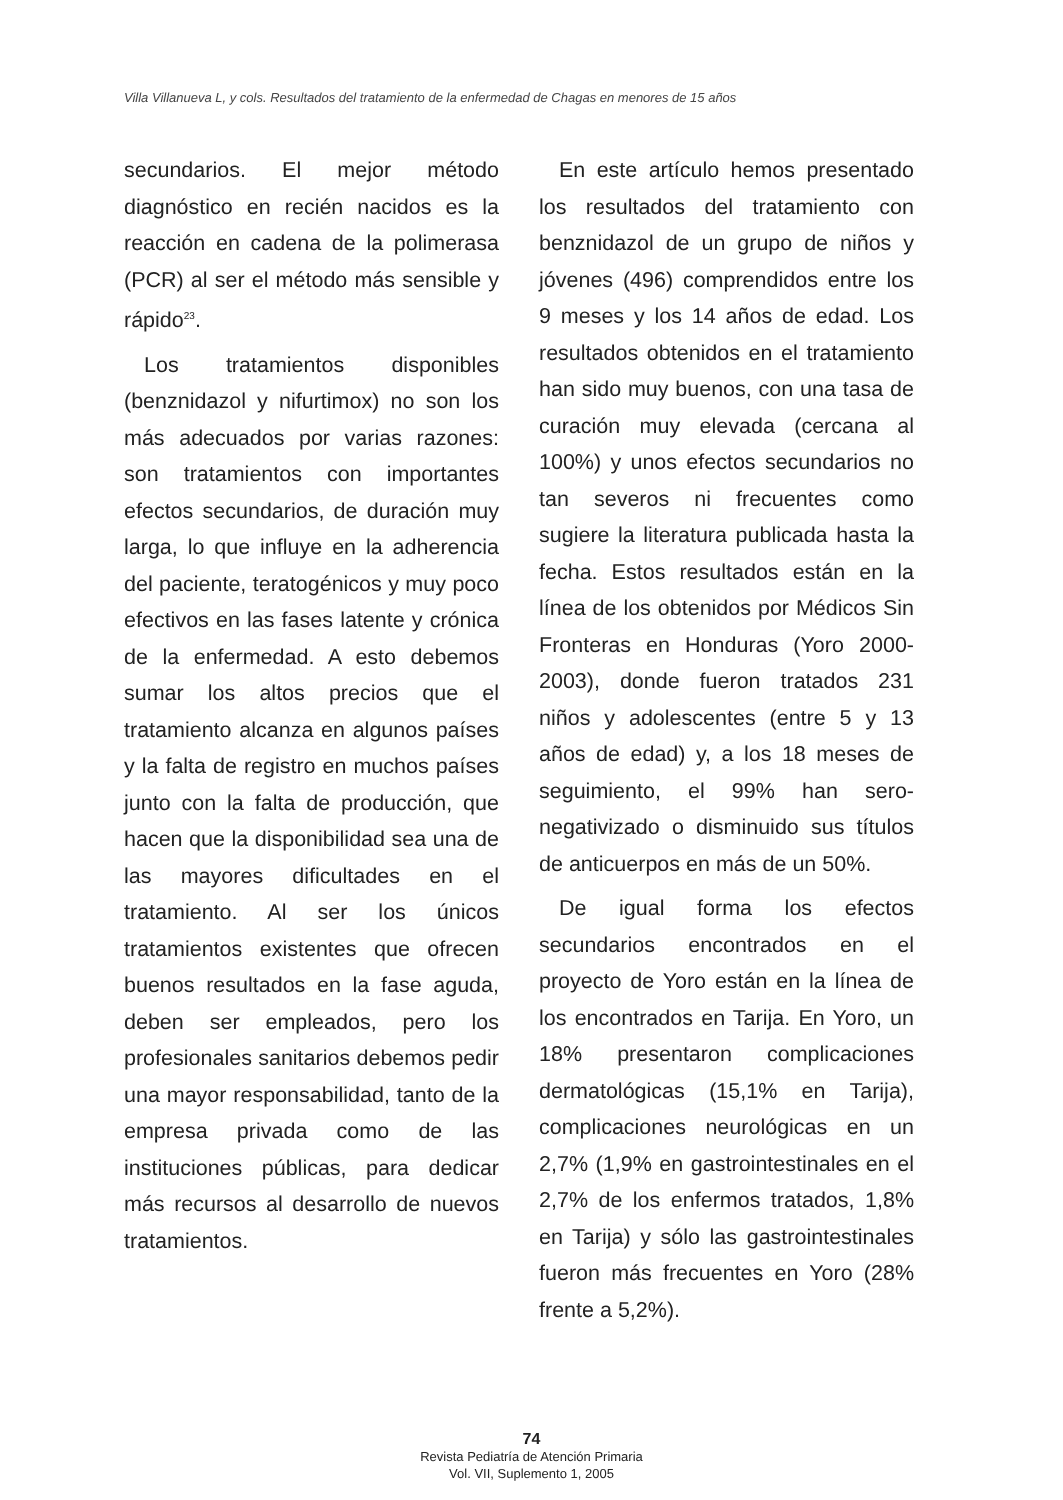Villa Villanueva L, y cols. Resultados del tratamiento de la enfermedad de Chagas en menores de 15 años
secundarios. El mejor método diagnóstico en recién nacidos es la reacción en cadena de la polimerasa (PCR) al ser el método más sensible y rápido<sup>23</sup>.
Los tratamientos disponibles (benznidazol y nifurtimox) no son los más adecuados por varias razones: son tratamientos con importantes efectos secundarios, de duración muy larga, lo que influye en la adherencia del paciente, teratogénicos y muy poco efectivos en las fases latente y crónica de la enfermedad. A esto debemos sumar los altos precios que el tratamiento alcanza en algunos países y la falta de registro en muchos países junto con la falta de producción, que hacen que la disponibilidad sea una de las mayores dificultades en el tratamiento. Al ser los únicos tratamientos existentes que ofrecen buenos resultados en la fase aguda, deben ser empleados, pero los profesionales sanitarios debemos pedir una mayor responsabilidad, tanto de la empresa privada como de las instituciones públicas, para dedicar más recursos al desarrollo de nuevos tratamientos.
En este artículo hemos presentado los resultados del tratamiento con benznidazol de un grupo de niños y jóvenes (496) comprendidos entre los 9 meses y los 14 años de edad. Los resultados obtenidos en el tratamiento han sido muy buenos, con una tasa de curación muy elevada (cercana al 100%) y unos efectos secundarios no tan severos ni frecuentes como sugiere la literatura publicada hasta la fecha. Estos resultados están en la línea de los obtenidos por Médicos Sin Fronteras en Honduras (Yoro 2000-2003), donde fueron tratados 231 niños y adolescentes (entre 5 y 13 años de edad) y, a los 18 meses de seguimiento, el 99% han sero-negativizado o disminuido sus títulos de anticuerpos en más de un 50%.
De igual forma los efectos secundarios encontrados en el proyecto de Yoro están en la línea de los encontrados en Tarija. En Yoro, un 18% presentaron complicaciones dermatológicas (15,1% en Tarija), complicaciones neurológicas en un 2,7% (1,9% en gastrointestinales en el 2,7% de los enfermos tratados, 1,8% en Tarija) y sólo las gastrointestinales fueron más frecuentes en Yoro (28% frente a 5,2%).
74
Revista Pediatría de Atención Primaria
Vol. VII, Suplemento 1, 2005